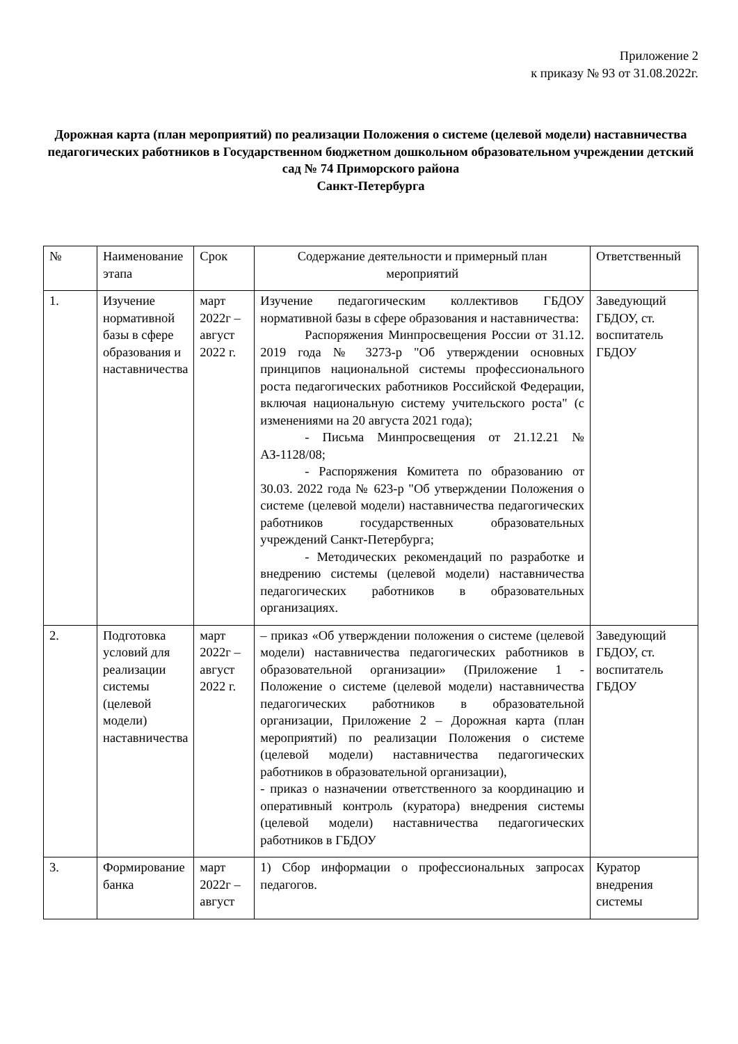Приложение 2
к приказу № 93 от 31.08.2022г.
Дорожная карта (план мероприятий) по реализации Положения о системе (целевой модели) наставничества педагогических работников в Государственном бюджетном дошкольном образовательном учреждении детский сад № 74 Приморского района
Санкт-Петербурга
| № | Наименование этапа | Срок | Содержание деятельности и примерный план мероприятий | Ответственный |
| 1. | Изучение нормативной базы в сфере образования и наставничества | март 2022г – август 2022 г. | Изучение педагогическим коллективов ГБДОУ нормативной базы в сфере образования и наставничества: Распоряжения Минпросвещения России от 31.12. 2019 года № 3273-р "Об утверждении основных принципов национальной системы профессионального роста педагогических работников Российской Федерации, включая национальную систему учительского роста" (с изменениями на 20 августа 2021 года); - Письма Минпросвещения от 21.12.21 № АЗ-1128/08; - Распоряжения Комитета по образованию от 30.03. 2022 года № 623-р "Об утверждении Положения о системе (целевой модели) наставничества педагогических работников государственных образовательных учреждений Санкт-Петербурга; - Методических рекомендаций по разработке и внедрению системы (целевой модели) наставничества педагогических работников в образовательных организациях. | Заведующий ГБДОУ, ст. воспитатель ГБДОУ |
| 2. | Подготовка условий для реализации системы (целевой модели) наставничества | март 2022г – август 2022 г. | – приказ «Об утверждении положения о системе (целевой модели) наставничества педагогических работников в образовательной организации» (Приложение 1 - Положение о системе (целевой модели) наставничества педагогических работников в образовательной организации, Приложение 2 – Дорожная карта (план мероприятий) по реализации Положения о системе (целевой модели) наставничества педагогических работников в образовательной организации), - приказ о назначении ответственного за координацию и оперативный контроль (куратора) внедрения системы (целевой модели) наставничества педагогических работников в ГБДОУ | Заведующий ГБДОУ, ст. воспитатель ГБДОУ |
| 3. | Формирование банка | март 2022г – август | 1) Сбор информации о профессиональных запросах педагогов. | Куратор внедрения системы |